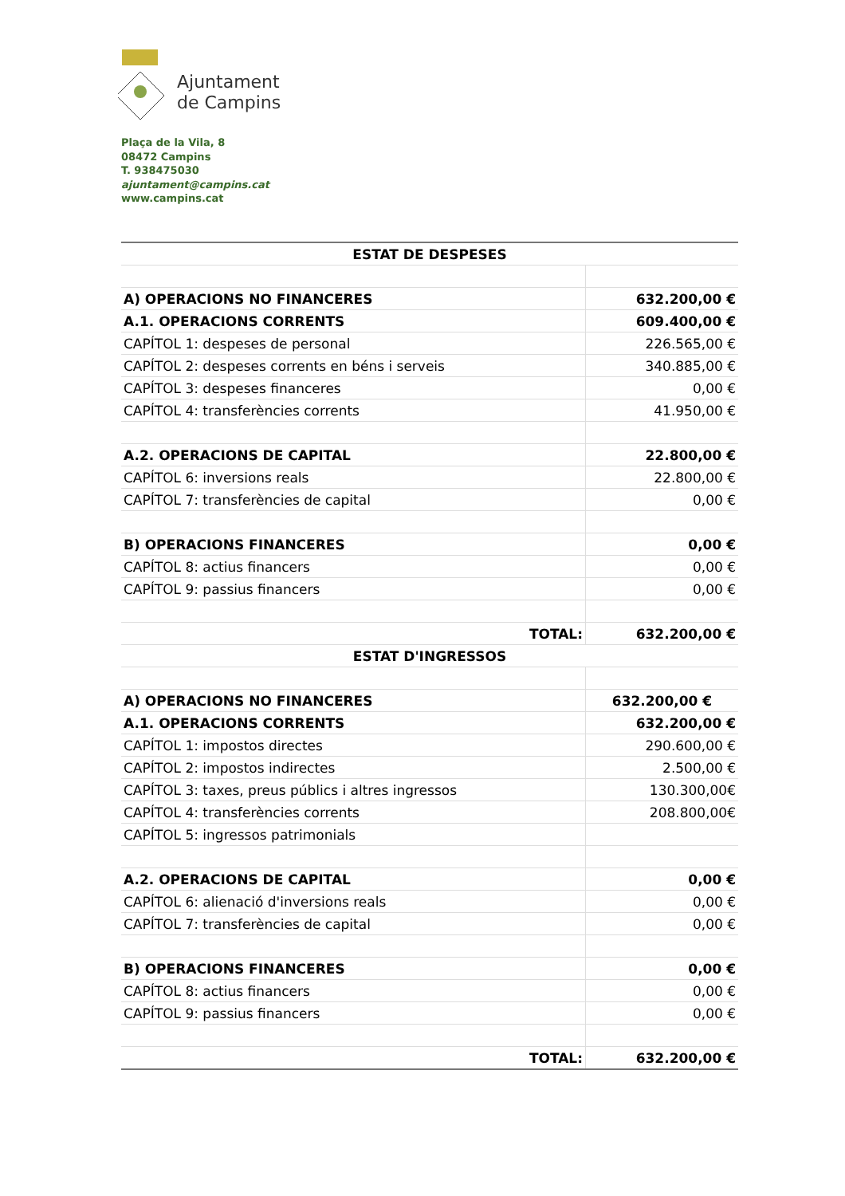Ajuntament
de Campins
Plaça de la Vila, 8
08472 Campins
T. 938475030
ajuntament@campins.cat
www.campins.cat
| ESTAT DE DESPESES | |
| --- | --- |
| A) OPERACIONS NO FINANCERES | 632.200,00 € |
| A.1. OPERACIONS CORRENTS | 609.400,00 € |
| CAPÍTOL 1: despeses de personal | 226.565,00 € |
| CAPÍTOL 2: despeses corrents en béns i serveis | 340.885,00 € |
| CAPÍTOL 3: despeses financeres | 0,00 € |
| CAPÍTOL 4: transferències corrents | 41.950,00 € |
| A.2. OPERACIONS DE CAPITAL | 22.800,00 € |
| CAPÍTOL 6: inversions reals | 22.800,00 € |
| CAPÍTOL 7: transferències de capital | 0,00 € |
| B) OPERACIONS FINANCERES | 0,00 € |
| CAPÍTOL 8: actius financers | 0,00 € |
| CAPÍTOL 9: passius financers | 0,00 € |
| TOTAL: | 632.200,00 € |
| ESTAT D'INGRESSOS | |
| A) OPERACIONS NO FINANCERES | 632.200,00 € |
| A.1. OPERACIONS CORRENTS | 632.200,00 € |
| CAPÍTOL 1: impostos directes | 290.600,00 € |
| CAPÍTOL 2: impostos indirectes | 2.500,00 € |
| CAPÍTOL 3: taxes, preus públics i altres ingressos | 130.300,00€ |
| CAPÍTOL 4: transferències corrents | 208.800,00€ |
| CAPÍTOL 5: ingressos patrimonials | |
| A.2. OPERACIONS DE CAPITAL | 0,00 € |
| CAPÍTOL 6: alienació d'inversions reals | 0,00 € |
| CAPÍTOL 7: transferències de capital | 0,00 € |
| B) OPERACIONS FINANCERES | 0,00 € |
| CAPÍTOL 8: actius financers | 0,00 € |
| CAPÍTOL 9: passius financers | 0,00 € |
| TOTAL: | 632.200,00 € |